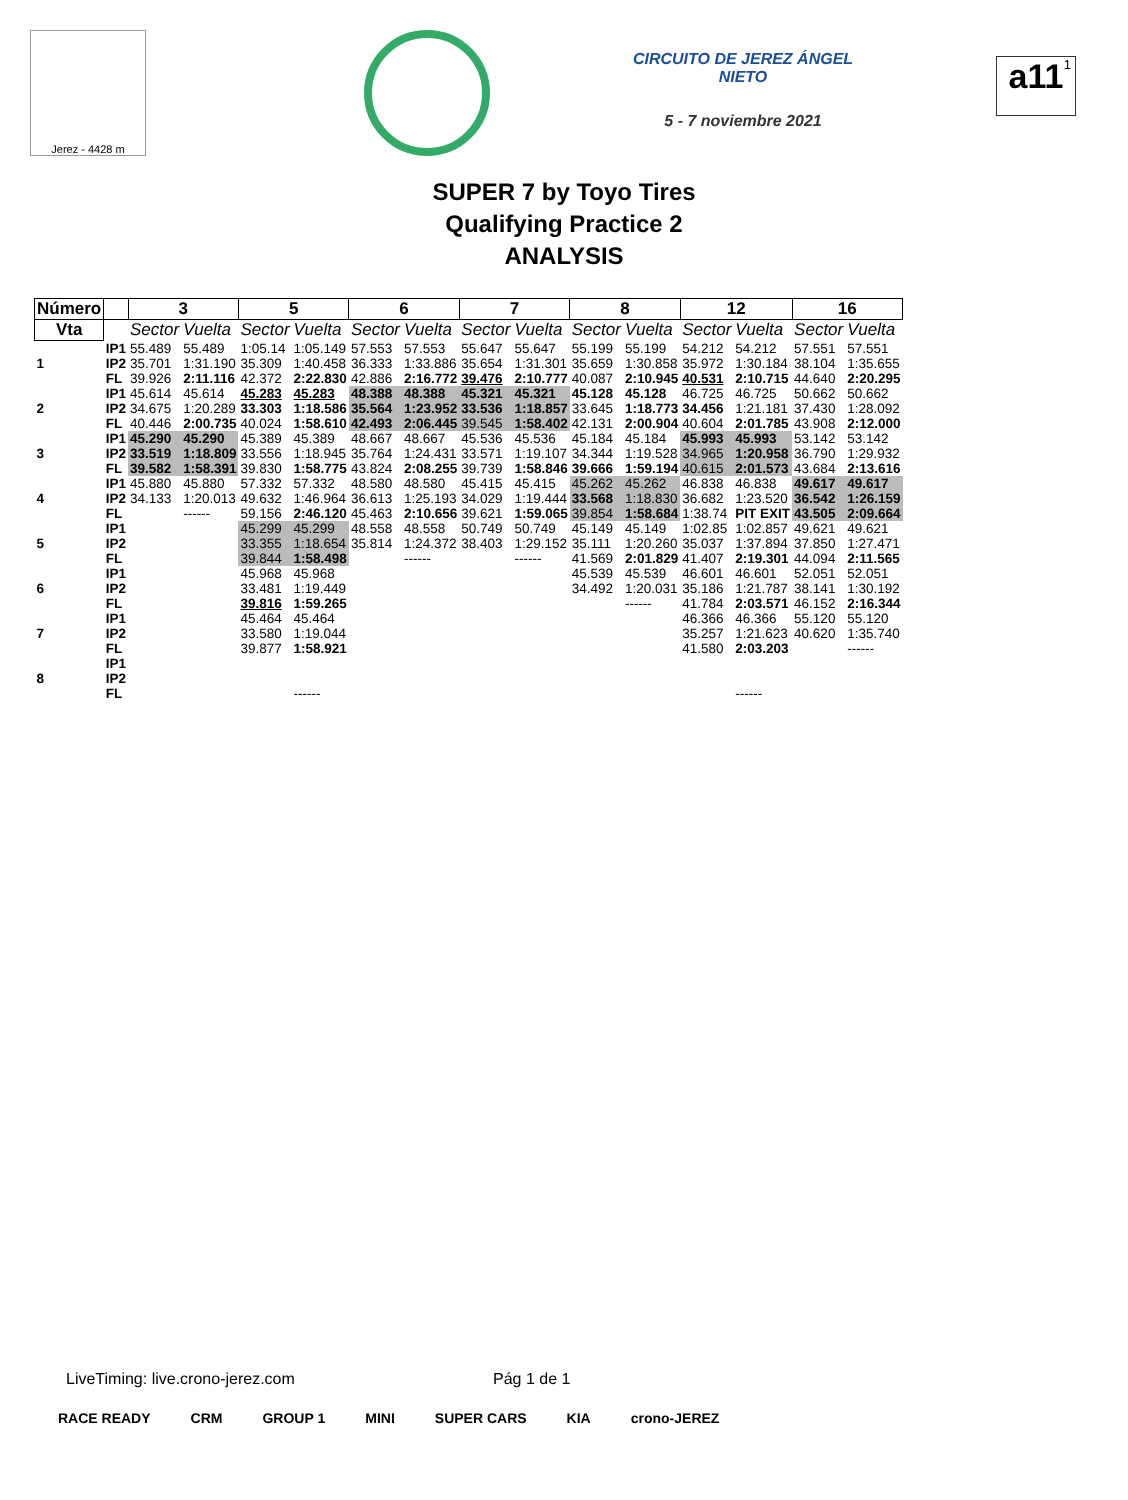Jerez - 4428 m
CIRCUITO DE JEREZ ÁNGEL NIETO
5 - 7 noviembre 2021
<sup>1</sup> a11
SUPER 7 by Toyo Tires
Qualifying Practice 2
ANALYSIS
| Número | | 3 | | 5 | | 6 | | 7 | | 8 | | 12 | | 16 | |
| --- | --- | --- | --- | --- | --- | --- | --- | --- | --- | --- | --- | --- | --- | --- | --- |
| Vta | | Sector | Vuelta | Sector | Vuelta | Sector | Vuelta | Sector | Vuelta | Sector | Vuelta | Sector | Vuelta | Sector | Vuelta |
| 1 | IP1 | 55.489 | 55.489 | 1:05.14 | 1:05.149 | 57.553 | 57.553 | 55.647 | 55.647 | 55.199 | 55.199 | 54.212 | 54.212 | 57.551 | 57.551 |
| | IP2 | 35.701 | 1:31.190 | 35.309 | 1:40.458 | 36.333 | 1:33.886 | 35.654 | 1:31.301 | 35.659 | 1:30.858 | 35.972 | 1:30.184 | 38.104 | 1:35.655 |
| | FL | 39.926 | 2:11.116 | 42.372 | 2:22.830 | 42.886 | 2:16.772 | 39.476 | 2:10.777 | 40.087 | 2:10.945 | 40.531 | 2:10.715 | 44.640 | 2:20.295 |
| 2 | IP1 | 45.614 | 45.614 | 45.283 | 45.283 | 48.388 | 48.388 | 45.321 | 45.321 | 45.128 | 45.128 | 46.725 | 46.725 | 50.662 | 50.662 |
| | IP2 | 34.675 | 1:20.289 | 33.303 | 1:18.586 | 35.564 | 1:23.952 | 33.536 | 1:18.857 | 33.645 | 1:18.773 | 34.456 | 1:21.181 | 37.430 | 1:28.092 |
| | FL | 40.446 | 2:00.735 | 40.024 | 1:58.610 | 42.493 | 2:06.445 | 39.545 | 1:58.402 | 42.131 | 2:00.904 | 40.604 | 2:01.785 | 43.908 | 2:12.000 |
| 3 | IP1 | 45.290 | 45.290 | 45.389 | 45.389 | 48.667 | 48.667 | 45.536 | 45.536 | 45.184 | 45.184 | 45.993 | 45.993 | 53.142 | 53.142 |
| | IP2 | 33.519 | 1:18.809 | 33.556 | 1:18.945 | 35.764 | 1:24.431 | 33.571 | 1:19.107 | 34.344 | 1:19.528 | 34.965 | 1:20.958 | 36.790 | 1:29.932 |
| | FL | 39.582 | 1:58.391 | 39.830 | 1:58.775 | 43.824 | 2:08.255 | 39.739 | 1:58.846 | 39.666 | 1:59.194 | 40.615 | 2:01.573 | 43.684 | 2:13.616 |
| 4 | IP1 | 45.880 | 45.880 | 57.332 | 57.332 | 48.580 | 48.580 | 45.415 | 45.415 | 45.262 | 45.262 | 46.838 | 46.838 | 49.617 | 49.617 |
| | IP2 | 34.133 | 1:20.013 | 49.632 | 1:46.964 | 36.613 | 1:25.193 | 34.029 | 1:19.444 | 33.568 | 1:18.830 | 36.682 | 1:23.520 | 36.542 | 1:26.159 |
| | FL | | ------ | 59.156 | 2:46.120 | 45.463 | 2:10.656 | 39.621 | 1:59.065 | 39.854 | 1:58.684 | 1:38.74 | PIT EXIT | 43.505 | 2:09.664 |
| 5 | IP1 | | | 45.299 | 45.299 | 48.558 | 48.558 | 50.749 | 50.749 | 45.149 | 45.149 | 1:02.85 | 1:02.857 | 49.621 | 49.621 |
| | IP2 | | | 33.355 | 1:18.654 | 35.814 | 1:24.372 | 38.403 | 1:29.152 | 35.111 | 1:20.260 | 35.037 | 1:37.894 | 37.850 | 1:27.471 |
| | FL | | | 39.844 | 1:58.498 | | ------ | | ------ | 41.569 | 2:01.829 | 41.407 | 2:19.301 | 44.094 | 2:11.565 |
| 6 | IP1 | | | 45.968 | 45.968 | | | | | 45.539 | 45.539 | 46.601 | 46.601 | 52.051 | 52.051 |
| | IP2 | | | 33.481 | 1:19.449 | | | | | 34.492 | 1:20.031 | 35.186 | 1:21.787 | 38.141 | 1:30.192 |
| | FL | | | 39.816 | 1:59.265 | | | | | | ------ | 41.784 | 2:03.571 | 46.152 | 2:16.344 |
| 7 | IP1 | | | 45.464 | 45.464 | | | | | | | 46.366 | 46.366 | 55.120 | 55.120 |
| | IP2 | | | 33.580 | 1:19.044 | | | | | | | 35.257 | 1:21.623 | 40.620 | 1:35.740 |
| | FL | | | 39.877 | 1:58.921 | | | | | | | 41.580 | 2:03.203 | | ------ |
| 8 | IP1 | | | | | | | | | | | | | | |
| | IP2 | | | | | | | | | | | | | | |
| | FL | | | | ------ | | | | | | | | ------ | | |
LiveTiming: live.crono-jerez.com
Pág 1 de 1
RACE READY CRM GROUP 1 MINI SUPER CARS KIA crono-JEREZ